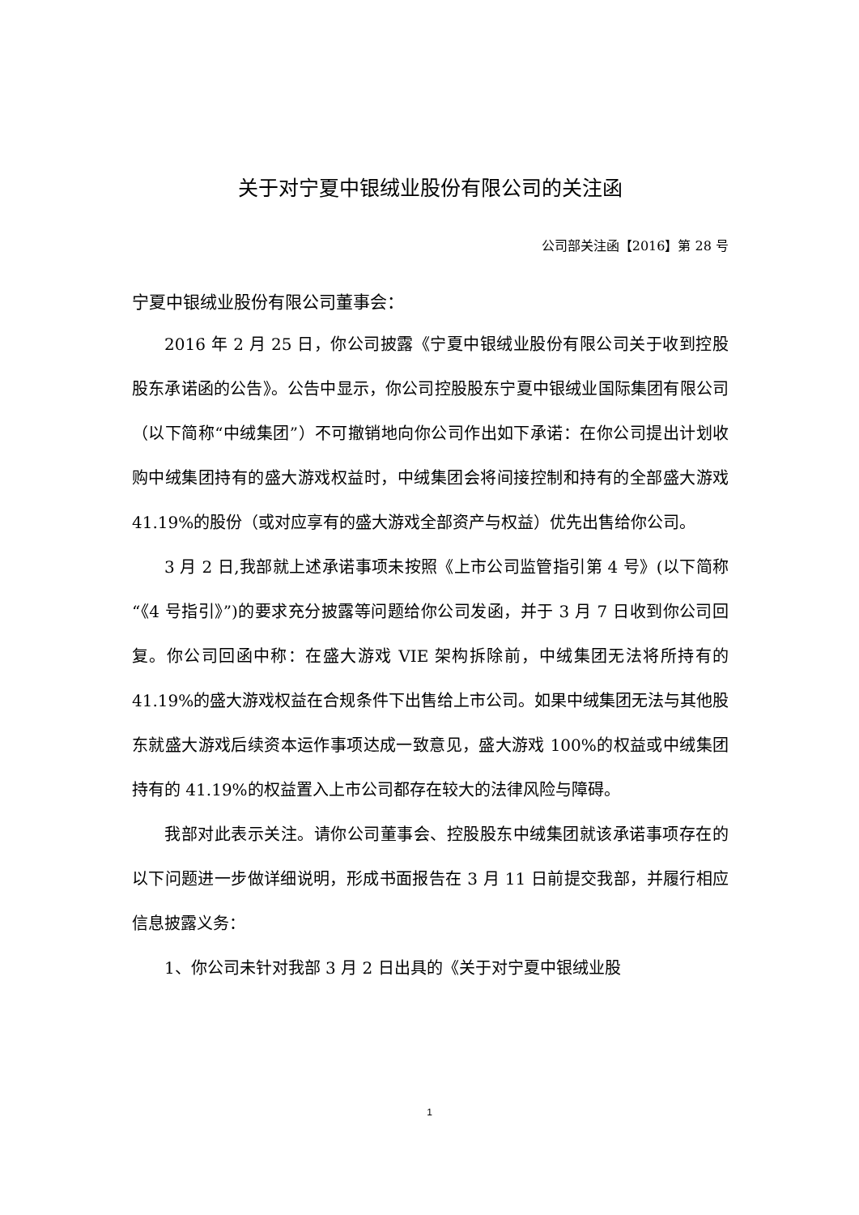关于对宁夏中银绒业股份有限公司的关注函
公司部关注函【2016】第 28 号
宁夏中银绒业股份有限公司董事会：
2016 年 2 月 25 日，你公司披露《宁夏中银绒业股份有限公司关于收到控股股东承诺函的公告》。公告中显示，你公司控股股东宁夏中银绒业国际集团有限公司（以下简称“中绒集团”）不可撤销地向你公司作出如下承诺：在你公司提出计划收购中绒集团持有的盛大游戏权益时，中绒集团会将间接控制和持有的全部盛大游戏 41.19%的股份（或对应享有的盛大游戏全部资产与权益）优先出售给你公司。
3 月 2 日,我部就上述承诺事项未按照《上市公司监管指引第 4 号》(以下简称“《4 号指引》”)的要求充分披露等问题给你公司发函，并于 3 月 7 日收到你公司回复。你公司回函中称：在盛大游戏 VIE 架构拆除前，中绒集团无法将所持有的 41.19%的盛大游戏权益在合规条件下出售给上市公司。如果中绒集团无法与其他股东就盛大游戏后续资本运作事项达成一致意见，盛大游戏 100%的权益或中绒集团持有的 41.19%的权益置入上市公司都存在较大的法律风险与障碍。
我部对此表示关注。请你公司董事会、控股股东中绒集团就该承诺事项存在的以下问题进一步做详细说明，形成书面报告在 3 月 11 日前提交我部，并履行相应信息披露义务：
1、你公司未针对我部 3 月 2 日出具的《关于对宁夏中银绒业股
1